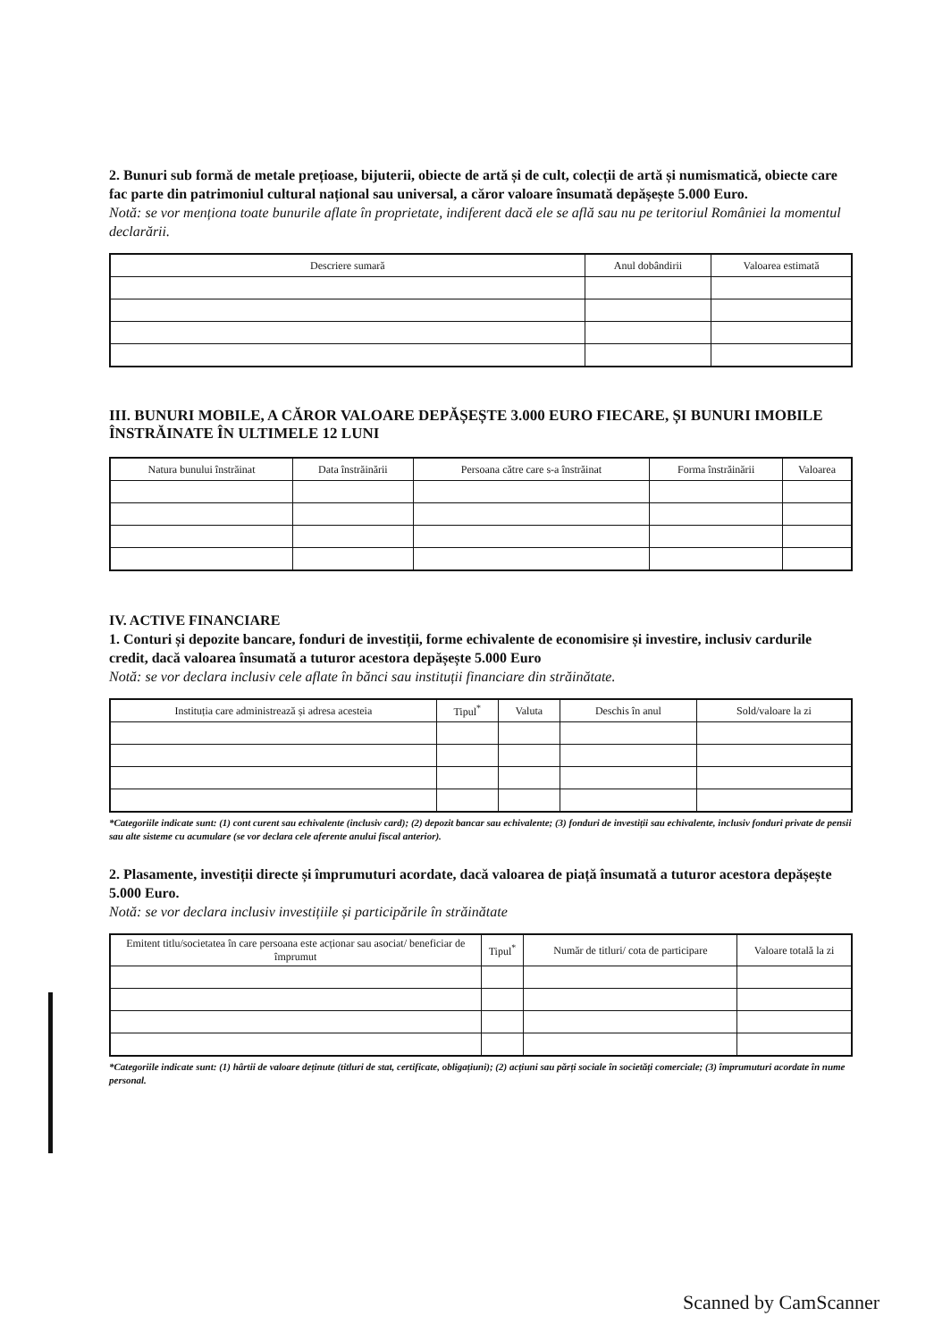2. Bunuri sub formă de metale prețioase, bijuterii, obiecte de artă și de cult, colecții de artă și numismatică, obiecte care fac parte din patrimoniul cultural național sau universal, a căror valoare însumată depășește 5.000 Euro.
Notă: se vor menționa toate bunurile aflate în proprietate, indiferent dacă ele se află sau nu pe teritoriul României la momentul declarării.
| Descriere sumară | Anul dobândirii | Valoarea estimată |
| --- | --- | --- |
III. BUNURI MOBILE, A CĂROR VALOARE DEPĂȘEȘTE 3.000 EURO FIECARE, ȘI BUNURI IMOBILE ÎNSTRĂINATE ÎN ULTIMELE 12 LUNI
| Natura bunului înstrăinat | Data înstrăinării | Persoana către care s-a înstrăinat | Forma înstrăinării | Valoarea |
| --- | --- | --- | --- | --- |
IV. ACTIVE FINANCIARE
1. Conturi și depozite bancare, fonduri de investiții, forme echivalente de economisire și investire, inclusiv cardurile credit, dacă valoarea însumată a tuturor acestora depășește 5.000 Euro
Notă: se vor declara inclusiv cele aflate în bănci sau instituții financiare din străinătate.
| Instituția care administrează și adresa acesteia | Tipul<sup>*</sup> | Valuta | Deschis în anul | Sold/valoare la zi |
| --- | --- | --- | --- | --- |
*Categoriile indicate sunt: (1) cont curent sau echivalente (inclusiv card); (2) depozit bancar sau echivalente; (3) fonduri de investiții sau echivalente, inclusiv fonduri private de pensii sau alte sisteme cu acumulare (se vor declara cele aferente anului fiscal anterior).
2. Plasamente, investiții directe și împrumuturi acordate, dacă valoarea de piață însumată a tuturor acestora depășește 5.000 Euro.
Notă: se vor declara inclusiv investițiile și participările în străinătate
| Emitent titlu/societatea în care persoana este acționar sau asociat/ beneficiar de împrumut | Tipul<sup>*</sup> | Număr de titluri/ cota de participare | Valoare totală la zi |
| --- | --- | --- | --- |
*Categoriile indicate sunt: (1) hârtii de valoare deținute (titluri de stat, certificate, obligațiuni); (2) acțiuni sau părți sociale în societăți comerciale; (3) împrumuturi acordate în nume personal.
Scanned by CamScanner